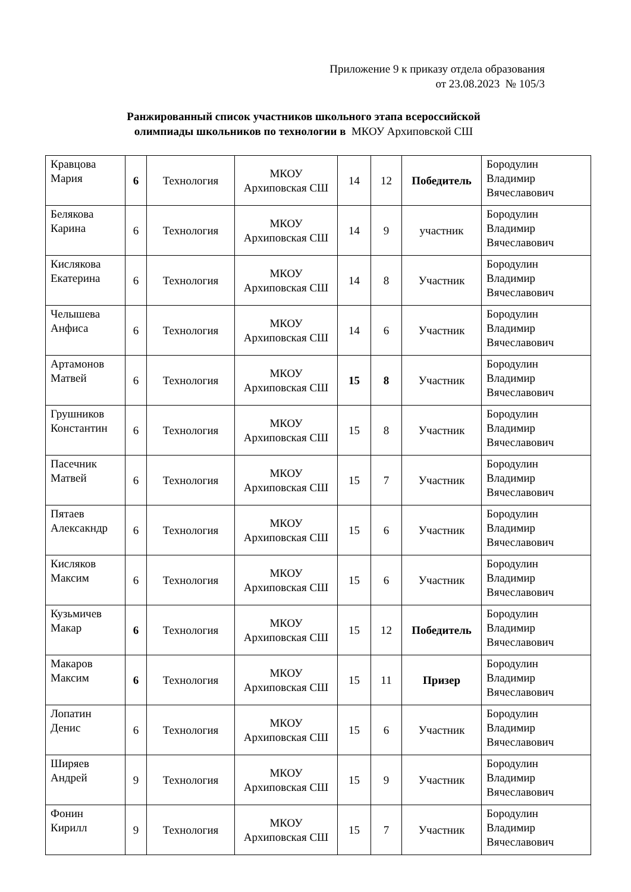Приложение 9 к приказу отдела образования
от 23.08.2023 № 105/3
Ранжированный список участников школьного этапа всероссийской
олимпиады школьников по технологии в МКОУ Архиповской СШ
| Кравцова Мария | 6 | Технология | МКОУ Архиповская СШ | 14 | 12 | Победитель | Бородулин Владимир Вячеславович |
| Белякова Карина | 6 | Технология | МКОУ Архиповская СШ | 14 | 9 | участник | Бородулин Владимир Вячеславович |
| Кислякова Екатерина | 6 | Технология | МКОУ Архиповская СШ | 14 | 8 | Участник | Бородулин Владимир Вячеславович |
| Челышева Анфиса | 6 | Технология | МКОУ Архиповская СШ | 14 | 6 | Участник | Бородулин Владимир Вячеславович |
| Артамонов Матвей | 6 | Технология | МКОУ Архиповская СШ | 15 | 8 | Участник | Бородулин Владимир Вячеславович |
| Грушников Константин | 6 | Технология | МКОУ Архиповская СШ | 15 | 8 | Участник | Бородулин Владимир Вячеславович |
| Пасечник Матвей | 6 | Технология | МКОУ Архиповская СШ | 15 | 7 | Участник | Бородулин Владимир Вячеславович |
| Пятаев Алексакндр | 6 | Технология | МКОУ Архиповская СШ | 15 | 6 | Участник | Бородулин Владимир Вячеславович |
| Кисляков Максим | 6 | Технология | МКОУ Архиповская СШ | 15 | 6 | Участник | Бородулин Владимир Вячеславович |
| Кузьмичев Макар | 6 | Технология | МКОУ Архиповская СШ | 15 | 12 | Победитель | Бородулин Владимир Вячеславович |
| Макаров Максим | 6 | Технология | МКОУ Архиповская СШ | 15 | 11 | Призер | Бородулин Владимир Вячеславович |
| Лопатин Денис | 6 | Технология | МКОУ Архиповская СШ | 15 | 6 | Участник | Бородулин Владимир Вячеславович |
| Ширяев Андрей | 9 | Технология | МКОУ Архиповская СШ | 15 | 9 | Участник | Бородулин Владимир Вячеславович |
| Фонин Кирилл | 9 | Технология | МКОУ Архиповская СШ | 15 | 7 | Участник | Бородулин Владимир Вячеславович |